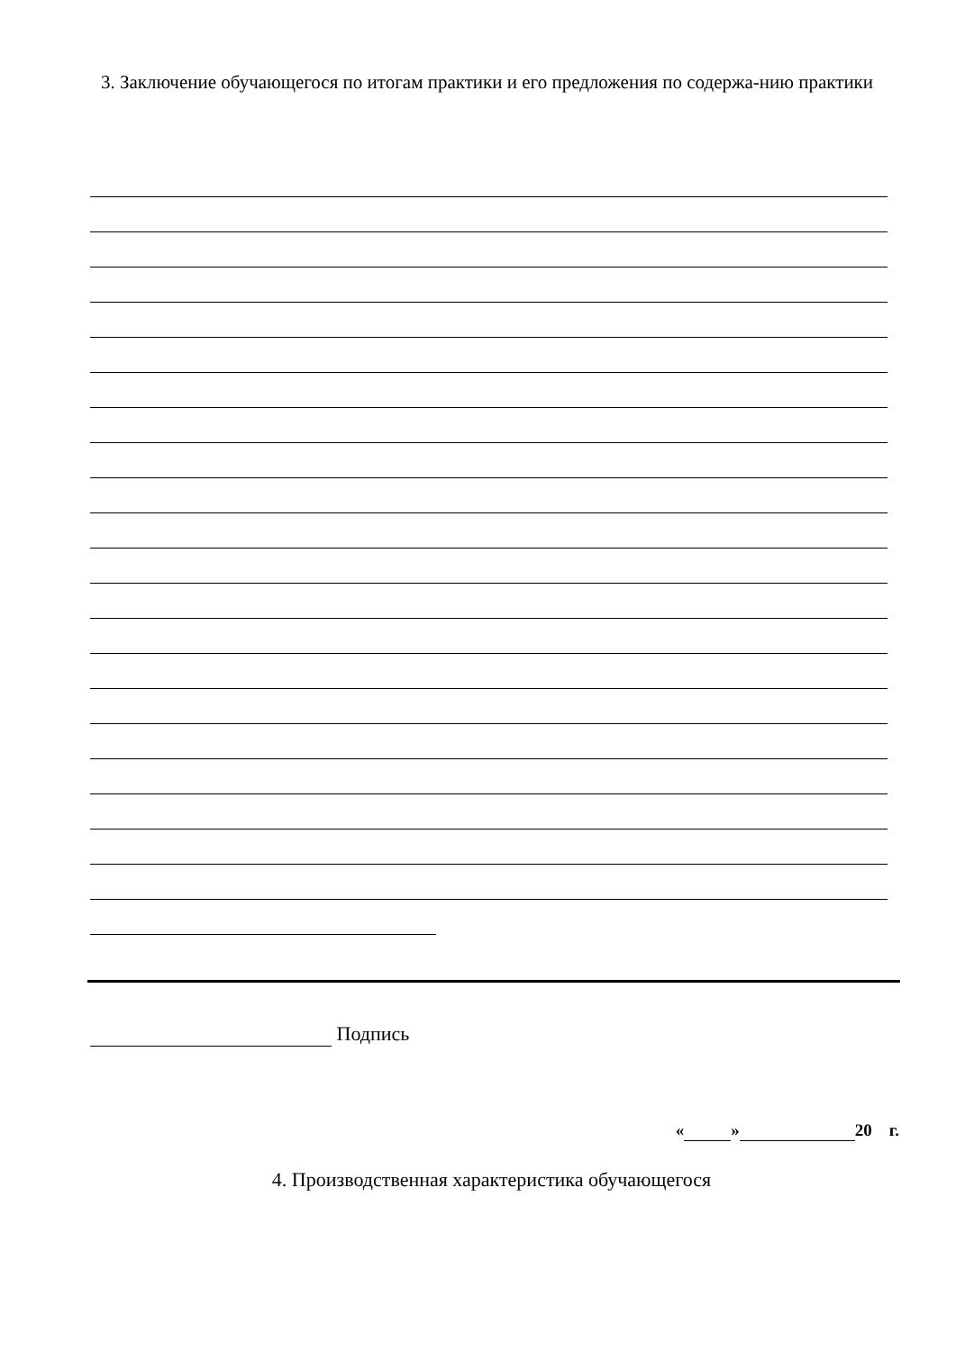3. Заключение обучающегося по итогам практики и его предложения по содержа-нию практики
Подпись
« » 20 г.
4. Производственная характеристика обучающегося